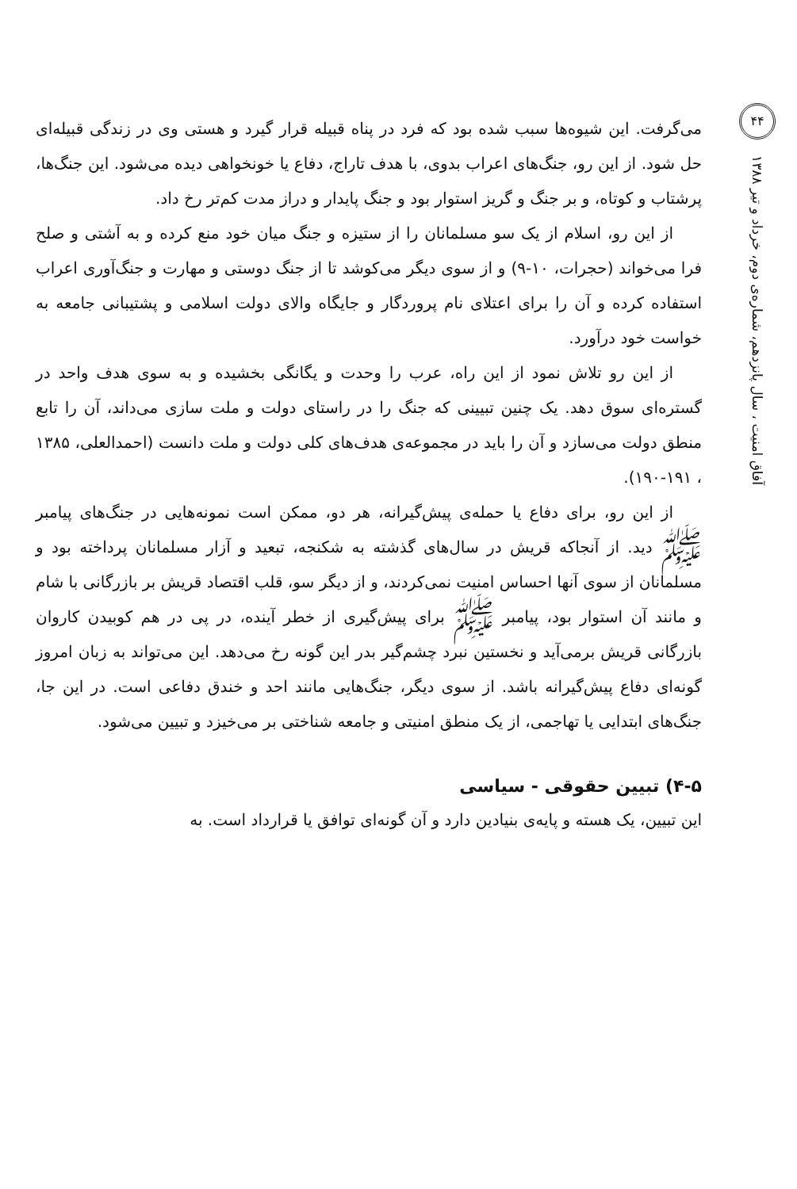۴۴
آفاق امنیت ، سال پانزدهم، شماره‌ی دوم، خرداد و تیر ۱۳۸۸
می‌گرفت. این شیوه‌ها سبب شده بود که فرد در پناه قبیله قرار گیرد و هستی وی در زندگی قبیله‌ای حل شود. از این رو، جنگ‌های اعراب بدوی، با هدف تاراج، دفاع یا خونخواهی دیده می‌شود. این جنگ‌ها، پرشتاب و کوتاه، و بر جنگ و گریز استوار بود و جنگ پایدار و دراز مدت کم‌تر رخ داد.
از این رو، اسلام از یک سو مسلمانان را از ستیزه و جنگ میان خود منع کرده و به آشتی و صلح فرا می‌خواند (حجرات، ۱۰-۹) و از سوی دیگر می‌کوشد تا از جنگ دوستی و مهارت و جنگ‌آوری اعراب استفاده کرده و آن را برای اعتلای نام پروردگار و جایگاه والای دولت اسلامی و پشتیبانی جامعه به خواست خود درآورد.
از این رو تلاش نمود از این راه، عرب را وحدت و یگانگی بخشیده و به سوی هدف واحد در گستره‌ای سوق دهد. یک چنین تبیینی که جنگ را در راستای دولت و ملت سازی می‌داند، آن را تابع منطق دولت می‌سازد و آن را باید در مجموعه‌ی هدف‌های کلی دولت و ملت دانست (احمدالعلی، ۱۳۸۵ ، ۱۹۱-۱۹۰).
از این رو، برای دفاع یا حمله‌ی پیش‌گیرانه، هر دو، ممکن است نمونه‌هایی در جنگ‌های پیامبر ﷺ دید. از آنجاکه قریش در سال‌های گذشته به شکنجه، تبعید و آزار مسلمانان پرداخته بود و مسلمانان از سوی آنها احساس امنیت نمی‌کردند، و از دیگر سو، قلب اقتصاد قریش بر بازرگانی با شام و مانند آن استوار بود، پیامبر ﷺ برای پیش‌گیری از خطر آینده، در پی در هم کوبیدن کاروان بازرگانی قریش برمی‌آید و نخستین نبرد چشم‌گیر بدر این گونه رخ می‌دهد. این می‌تواند به زبان امروز گونه‌ای دفاع پیش‌گیرانه باشد. از سوی دیگر، جنگ‌هایی مانند احد و خندق دفاعی است. در این جا، جنگ‌های ابتدایی یا تهاجمی، از یک منطق امنیتی و جامعه شناختی بر می‌خیزد و تبیین می‌شود.
۴-۵) تبیین حقوقی - سیاسی
این تبیین، یک هسته و پایه‌ی بنیادین دارد و آن گونه‌ای توافق یا قرارداد است. به